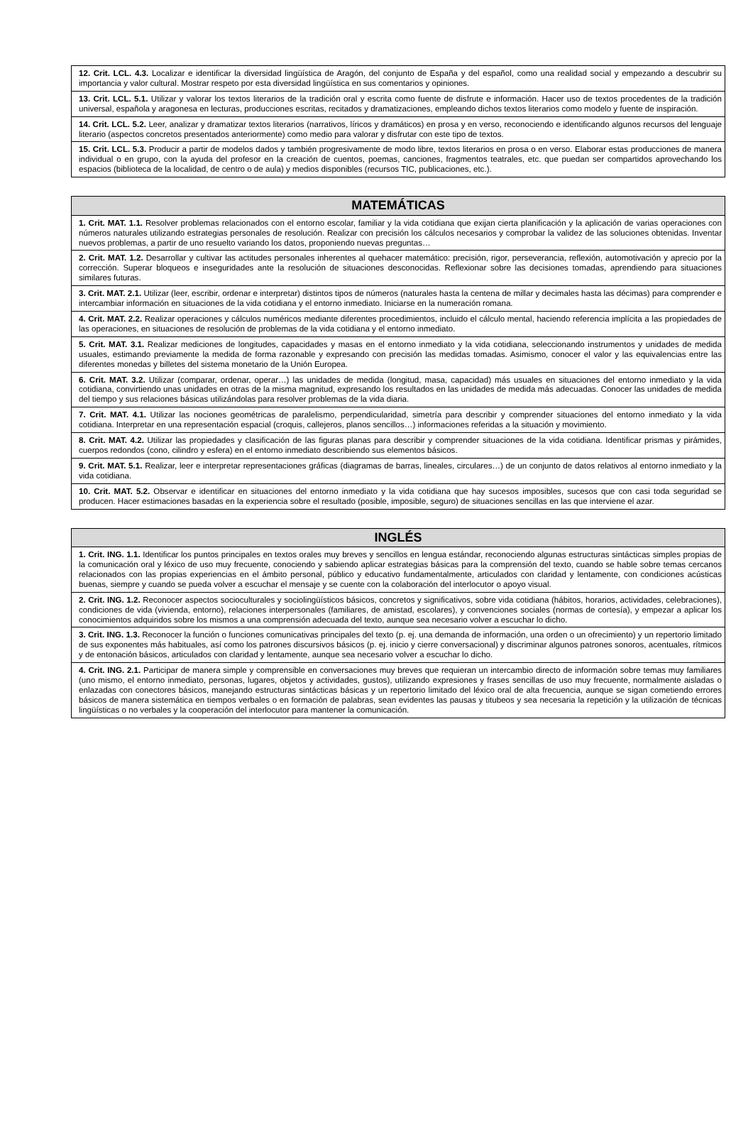| 12. Crit. LCL. 4.3. Localizar e identificar la diversidad lingüística de Aragón, del conjunto de España y del español, como una realidad social y empezando a descubrir su importancia y valor cultural. Mostrar respeto por esta diversidad lingüística en sus comentarios y opiniones. |
| 13. Crit. LCL. 5.1. Utilizar y valorar los textos literarios de la tradición oral y escrita como fuente de disfrute e información. Hacer uso de textos procedentes de la tradición universal, española y aragonesa en lecturas, producciones escritas, recitados y dramatizaciones, empleando dichos textos literarios como modelo y fuente de inspiración. |
| 14. Crit. LCL. 5.2. Leer, analizar y dramatizar textos literarios (narrativos, líricos y dramáticos) en prosa y en verso, reconociendo e identificando algunos recursos del lenguaje literario (aspectos concretos presentados anteriormente) como medio para valorar y disfrutar con este tipo de textos. |
| 15. Crit. LCL. 5.3. Producir a partir de modelos dados y también progresivamente de modo libre, textos literarios en prosa o en verso. Elaborar estas producciones de manera individual o en grupo, con la ayuda del profesor en la creación de cuentos, poemas, canciones, fragmentos teatrales, etc. que puedan ser compartidos aprovechando los espacios (biblioteca de la localidad, de centro o de aula) y medios disponibles (recursos TIC, publicaciones, etc.). |
| MATEMÁTICAS |
| --- |
| 1. Crit. MAT. 1.1. Resolver problemas relacionados con el entorno escolar, familiar y la vida cotidiana que exijan cierta planificación y la aplicación de varias operaciones con números naturales utilizando estrategias personales de resolución. Realizar con precisión los cálculos necesarios y comprobar la validez de las soluciones obtenidas. Inventar nuevos problemas, a partir de uno resuelto variando los datos, proponiendo nuevas preguntas… |
| 2. Crit. MAT. 1.2. Desarrollar y cultivar las actitudes personales inherentes al quehacer matemático: precisión, rigor, perseverancia, reflexión, automotivación y aprecio por la corrección. Superar bloqueos e inseguridades ante la resolución de situaciones desconocidas. Reflexionar sobre las decisiones tomadas, aprendiendo para situaciones similares futuras. |
| 3. Crit. MAT. 2.1. Utilizar (leer, escribir, ordenar e interpretar) distintos tipos de números (naturales hasta la centena de millar y decimales hasta las décimas) para comprender e intercambiar información en situaciones de la vida cotidiana y el entorno inmediato. Iniciarse en la numeración romana. |
| 4. Crit. MAT. 2.2. Realizar operaciones y cálculos numéricos mediante diferentes procedimientos, incluido el cálculo mental, haciendo referencia implícita a las propiedades de las operaciones, en situaciones de resolución de problemas de la vida cotidiana y el entorno inmediato. |
| 5. Crit. MAT. 3.1. Realizar mediciones de longitudes, capacidades y masas en el entorno inmediato y la vida cotidiana, seleccionando instrumentos y unidades de medida usuales, estimando previamente la medida de forma razonable y expresando con precisión las medidas tomadas. Asimismo, conocer el valor y las equivalencias entre las diferentes monedas y billetes del sistema monetario de la Unión Europea. |
| 6. Crit. MAT. 3.2. Utilizar (comparar, ordenar, operar…) las unidades de medida (longitud, masa, capacidad) más usuales en situaciones del entorno inmediato y la vida cotidiana, convirtiendo unas unidades en otras de la misma magnitud, expresando los resultados en las unidades de medida más adecuadas. Conocer las unidades de medida del tiempo y sus relaciones básicas utilizándolas para resolver problemas de la vida diaria. |
| 7. Crit. MAT. 4.1. Utilizar las nociones geométricas de paralelismo, perpendicularidad, simetría para describir y comprender situaciones del entorno inmediato y la vida cotidiana. Interpretar en una representación espacial (croquis, callejeros, planos sencillos…) informaciones referidas a la situación y movimiento. |
| 8. Crit. MAT. 4.2. Utilizar las propiedades y clasificación de las figuras planas para describir y comprender situaciones de la vida cotidiana. Identificar prismas y pirámides, cuerpos redondos (cono, cilindro y esfera) en el entorno inmediato describiendo sus elementos básicos. |
| 9. Crit. MAT. 5.1. Realizar, leer e interpretar representaciones gráficas (diagramas de barras, lineales, circulares…) de un conjunto de datos relativos al entorno inmediato y la vida cotidiana. |
| 10. Crit. MAT. 5.2. Observar e identificar en situaciones del entorno inmediato y la vida cotidiana que hay sucesos imposibles, sucesos que con casi toda seguridad se producen. Hacer estimaciones basadas en la experiencia sobre el resultado (posible, imposible, seguro) de situaciones sencillas en las que interviene el azar. |
| INGLÉS |
| --- |
| 1. Crit. ING. 1.1. Identificar los puntos principales en textos orales muy breves y sencillos en lengua estándar, reconociendo algunas estructuras sintácticas simples propias de la comunicación oral y léxico de uso muy frecuente, conociendo y sabiendo aplicar estrategias básicas para la comprensión del texto, cuando se hable sobre temas cercanos relacionados con las propias experiencias en el ámbito personal, público y educativo fundamentalmente, articulados con claridad y lentamente, con condiciones acústicas buenas, siempre y cuando se pueda volver a escuchar el mensaje y se cuente con la colaboración del interlocutor o apoyo visual. |
| 2. Crit. ING. 1.2. Reconocer aspectos socioculturales y sociolingüísticos básicos, concretos y significativos, sobre vida cotidiana (hábitos, horarios, actividades, celebraciones), condiciones de vida (vivienda, entorno), relaciones interpersonales (familiares, de amistad, escolares), y convenciones sociales (normas de cortesía), y empezar a aplicar los conocimientos adquiridos sobre los mismos a una comprensión adecuada del texto, aunque sea necesario volver a escuchar lo dicho. |
| 3. Crit. ING. 1.3. Reconocer la función o funciones comunicativas principales del texto (p. ej. una demanda de información, una orden o un ofrecimiento) y un repertorio limitado de sus exponentes más habituales, así como los patrones discursivos básicos (p. ej. inicio y cierre conversacional) y discriminar algunos patrones sonoros, acentuales, rítmicos y de entonación básicos, articulados con claridad y lentamente, aunque sea necesario volver a escuchar lo dicho. |
| 4. Crit. ING. 2.1. Participar de manera simple y comprensible en conversaciones muy breves que requieran un intercambio directo de información sobre temas muy familiares (uno mismo, el entorno inmediato, personas, lugares, objetos y actividades, gustos), utilizando expresiones y frases sencillas de uso muy frecuente, normalmente aisladas o enlazadas con conectores básicos, manejando estructuras sintácticas básicas y un repertorio limitado del léxico oral de alta frecuencia, aunque se sigan cometiendo errores básicos de manera sistemática en tiempos verbales o en formación de palabras, sean evidentes las pausas y titubeos y sea necesaria la repetición y la utilización de técnicas lingüísticas o no verbales y la cooperación del interlocutor para mantener la comunicación. |